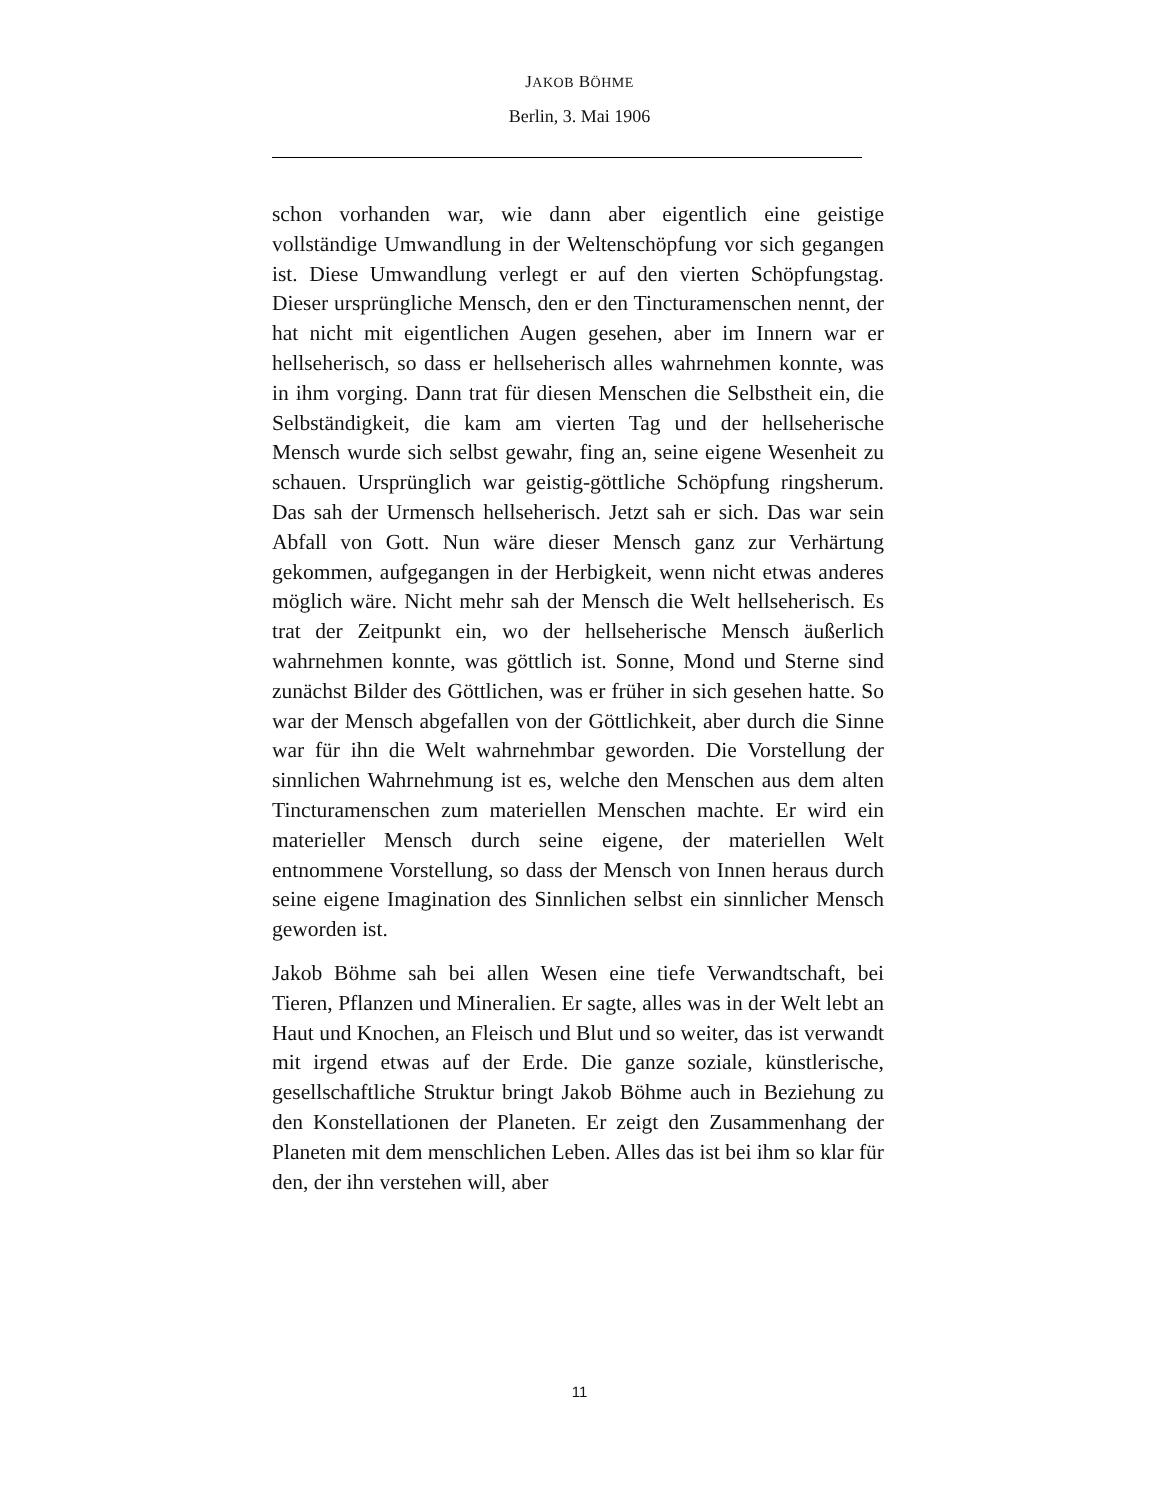JAKOB BÖHME
Berlin, 3. Mai 1906
schon vorhanden war, wie dann aber eigentlich eine geistige vollständige Umwandlung in der Weltenschöpfung vor sich ge­gangen ist. Diese Umwandlung verlegt er auf den vierten Schöp­fungstag. Dieser ursprüngliche Mensch, den er den Tincturamenschen nennt, der hat nicht mit eigentlichen Augen gesehen, aber im Innern war er hellseherisch, so dass er hellse­herisch alles wahrnehmen konnte, was in ihm vorging. Dann trat für diesen Menschen die Selbstheit ein, die Selbständigkeit, die kam am vierten Tag und der hellseherische Mensch wurde sich selbst gewahr, fing an, seine eigene Wesenheit zu schauen. Ursprünglich war geistig-göttliche Schöpfung ringsherum. Das sah der Urmensch hellseherisch. Jetzt sah er sich. Das war sein Abfall von Gott. Nun wäre dieser Mensch ganz zur Verhärtung gekommen, aufgegangen in der Herbigkeit, wenn nicht etwas anderes möglich wäre. Nicht mehr sah der Mensch die Welt hellseherisch. Es trat der Zeitpunkt ein, wo der hellseherische Mensch äußerlich wahrnehmen konnte, was göttlich ist. Sonne, Mond und Sterne sind zunächst Bilder des Göttlichen, was er früher in sich gesehen hatte. So war der Mensch abgefallen von der Göttlichkeit, aber durch die Sinne war für ihn die Welt wahrnehmbar geworden. Die Vorstellung der sinnlichen Wahr­nehmung ist es, welche den Menschen aus dem alten Tincturamenschen zum materiellen Menschen machte. Er wird ein materieller Mensch durch seine eigene, der materiellen Welt entnommene Vorstellung, so dass der Mensch von Innen heraus durch seine eigene Imagination des Sinnlichen selbst ein sinnlicher Mensch geworden ist.
Jakob Böhme sah bei allen Wesen eine tiefe Verwandtschaft, bei Tieren, Pflanzen und Mineralien. Er sagte, alles was in der Welt lebt an Haut und Knochen, an Fleisch und Blut und so weiter, das ist verwandt mit irgend etwas auf der Erde. Die ganze sozia­le, künstlerische, gesellschaftliche Struktur bringt Jakob Böhme auch in Beziehung zu den Konstellationen der Planeten. Er zeigt den Zusammenhang der Planeten mit dem menschlichen Leben. Alles das ist bei ihm so klar für den, der ihn verstehen will, aber
11